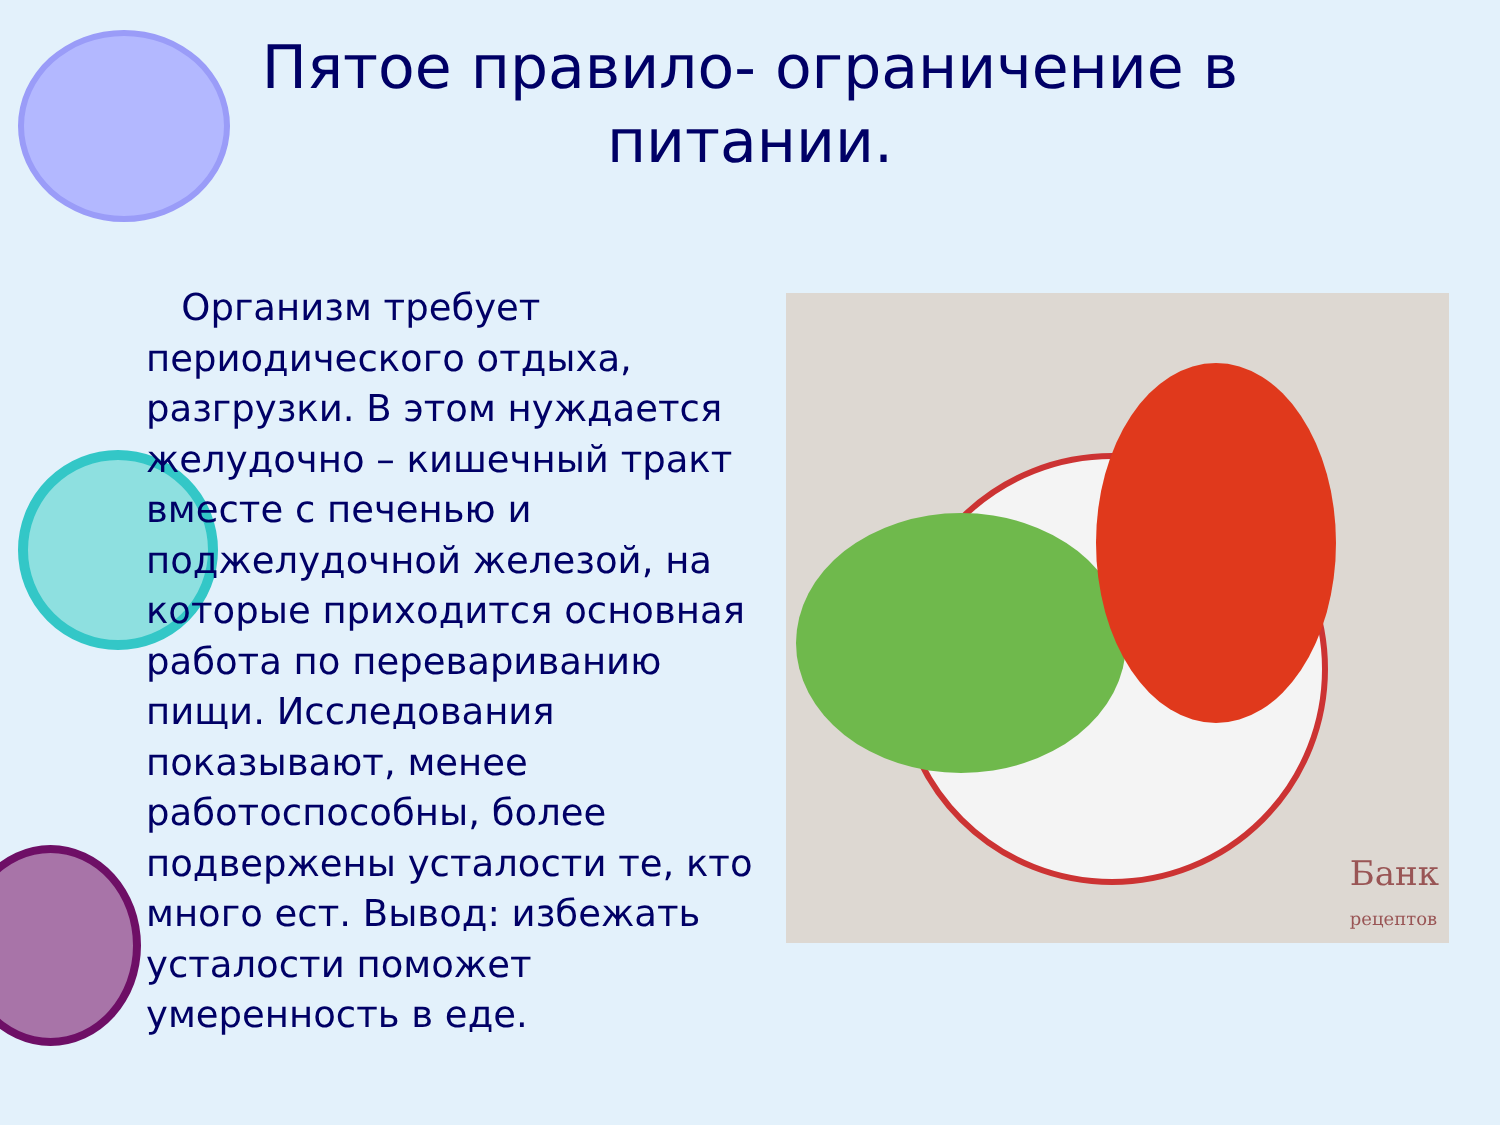Пятое правило- ограничение в питании.
Организм требует периодического отдыха, разгрузки. В этом нуждается желудочно – кишечный тракт вместе с печенью и поджелудочной железой, на которые приходится основная работа по перевариванию пищи. Исследования показывают, менее работоспособны, более подвержены усталости те, кто много ест. Вывод: избежать усталости поможет умеренность в еде.
Банк
рецептов